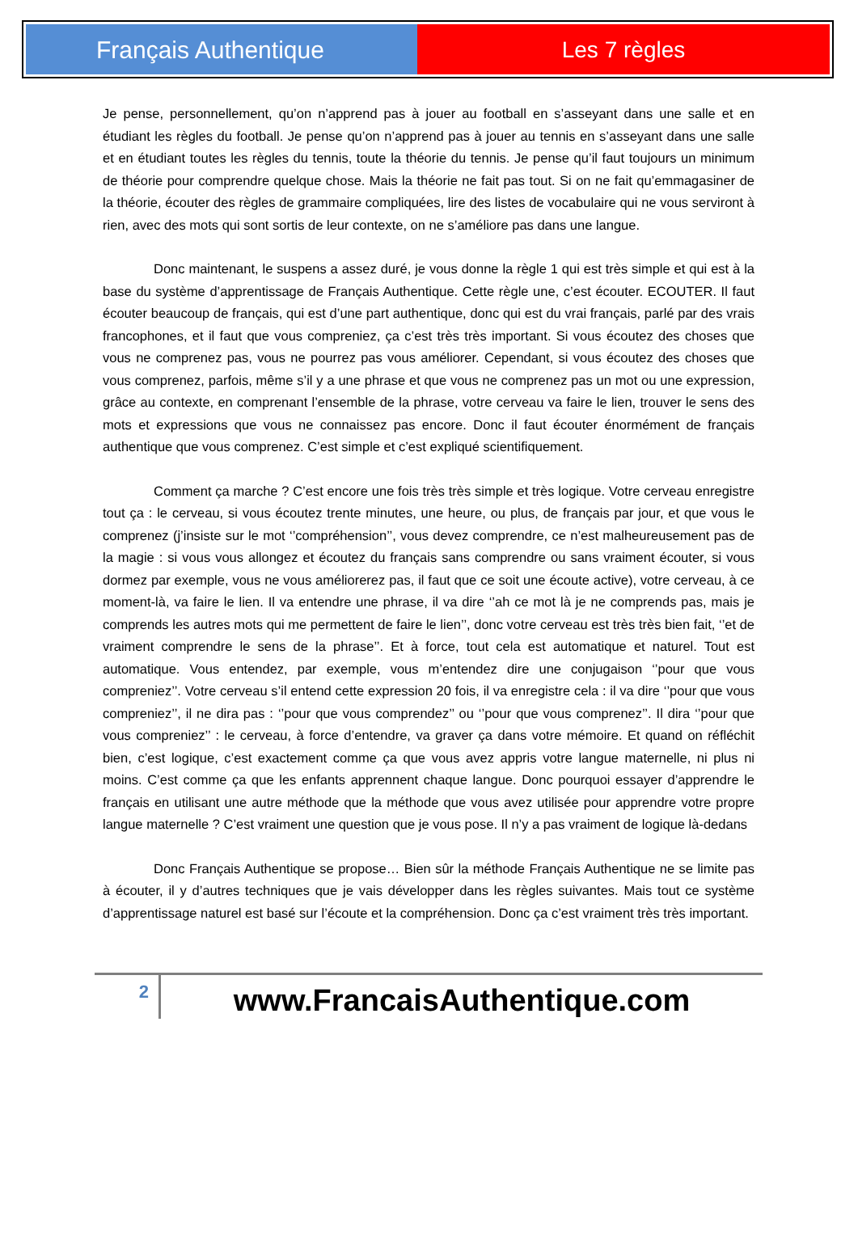Français Authentique Les 7 règles
Je pense, personnellement, qu’on n’apprend pas à jouer au football en s’asseyant dans une salle et en étudiant les règles du football. Je pense qu’on n’apprend pas à jouer au tennis en s’asseyant dans une salle et en étudiant toutes les règles du tennis, toute la théorie du tennis. Je pense qu’il faut toujours un minimum de théorie pour comprendre quelque chose. Mais la théorie ne fait pas tout. Si on ne fait qu’emmagasiner de la théorie, écouter des règles de grammaire compliquées, lire des listes de vocabulaire qui ne vous serviront à rien, avec des mots qui sont sortis de leur contexte, on ne s’améliore pas dans une langue.
Donc maintenant, le suspens a assez duré, je vous donne la règle 1 qui est très simple et qui est à la base du système d’apprentissage de Français Authentique. Cette règle une, c’est écouter. ECOUTER. Il faut écouter beaucoup de français, qui est d’une part authentique, donc qui est du vrai français, parlé par des vrais francophones, et il faut que vous compreniez, ça c’est très très important. Si vous écoutez des choses que vous ne comprenez pas, vous ne pourrez pas vous améliorer. Cependant, si vous écoutez des choses que vous comprenez, parfois, même s’il y a une phrase et que vous ne comprenez pas un mot ou une expression, grâce au contexte, en comprenant l’ensemble de la phrase, votre cerveau va faire le lien, trouver le sens des mots et expressions que vous ne connaissez pas encore. Donc il faut écouter énormément de français authentique que vous comprenez. C’est simple et c’est expliqué scientifiquement.
Comment ça marche ? C’est encore une fois très très simple et très logique. Votre cerveau enregistre tout ça : le cerveau, si vous écoutez trente minutes, une heure, ou plus, de français par jour, et que vous le comprenez (j’insiste sur le mot ‘’compréhension’’, vous devez comprendre, ce n’est malheureusement pas de la magie : si vous vous allongez et écoutez du français sans comprendre ou sans vraiment écouter, si vous dormez par exemple, vous ne vous améliorerez pas, il faut que ce soit une écoute active), votre cerveau, à ce moment-là, va faire le lien. Il va entendre une phrase, il va dire ‘’ah ce mot là je ne comprends pas, mais je comprends les autres mots qui me permettent de faire le lien’’, donc votre cerveau est très très bien fait, ‘’et de vraiment comprendre le sens de la phrase’’. Et à force, tout cela est automatique et naturel. Tout est automatique. Vous entendez, par exemple, vous m’entendez dire une conjugaison ‘’pour que vous compreniez’’. Votre cerveau s’il entend cette expression 20 fois, il va enregistre cela : il va dire ‘’pour que vous compreniez’’, il ne dira pas : ‘’pour que vous comprendez’’ ou ‘’pour que vous comprenez’’. Il dira ‘’pour que vous compreniez’’ : le cerveau, à force d’entendre, va graver ça dans votre mémoire. Et quand on réfléchit bien, c’est logique, c’est exactement comme ça que vous avez appris votre langue maternelle, ni plus ni moins. C’est comme ça que les enfants apprennent chaque langue. Donc pourquoi essayer d’apprendre le français en utilisant une autre méthode que la méthode que vous avez utilisée pour apprendre votre propre langue maternelle ? C’est vraiment une question que je vous pose. Il n’y a pas vraiment de logique là-dedans
Donc Français Authentique se propose… Bien sûr la méthode Français Authentique ne se limite pas à écouter, il y d’autres techniques que je vais développer dans les règles suivantes. Mais tout ce système d’apprentissage naturel est basé sur l’écoute et la compréhension. Donc ça c’est vraiment très très important.
2
www.FrancaisAuthentique.com